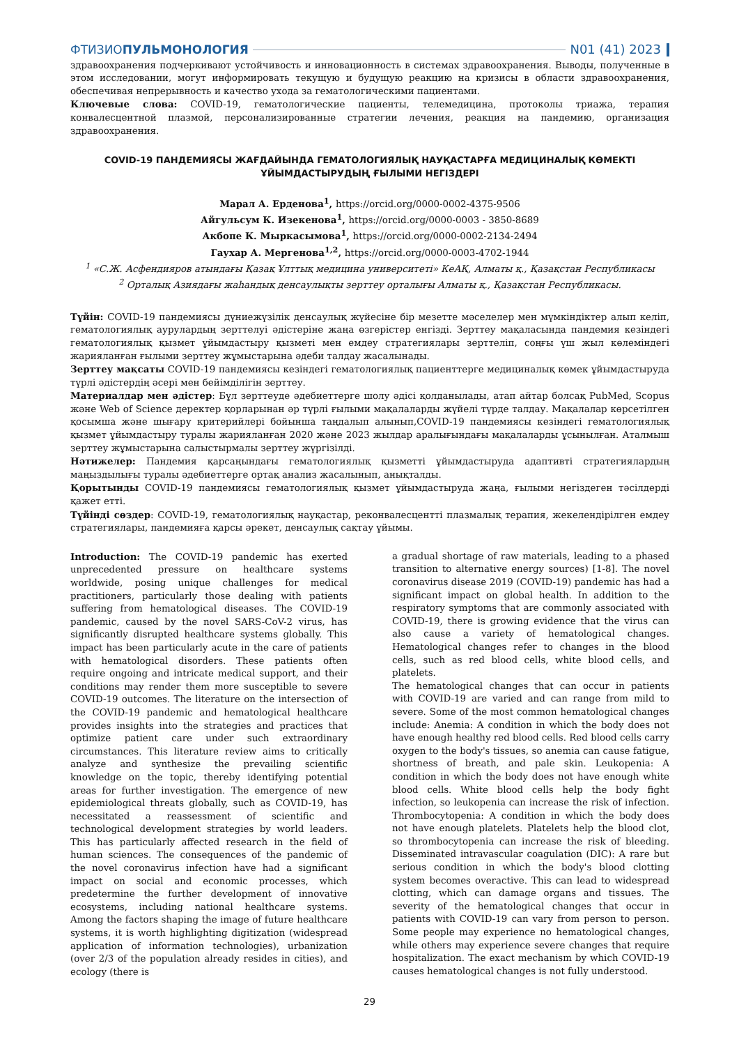ФТИЗИОПУЛЬМОНОЛОГИЯ N01 (41) 2023
здравоохранения подчеркивают устойчивость и инновационность в системах здравоохранения. Выводы, полученные в этом исследовании, могут информировать текущую и будущую реакцию на кризисы в области здравоохранения, обеспечивая непрерывность и качество ухода за гематологическими пациентами.
Ключевые слова: COVID-19, гематологические пациенты, телемедицина, протоколы триажа, терапия конвалесцентной плазмой, персонализированные стратегии лечения, реакция на пандемию, организация здравоохранения.
COVID-19 ПАНДЕМИЯСЫ ЖАҒДАЙЫНДА ГЕМАТОЛОГИЯЛЫҚ НАУҚАСТАРҒА МЕДИЦИНАЛЫҚ КӨМЕКТІ
ҰЙЫМДАСТЫРУДЫҢ ҒЫЛЫМИ НЕГІЗДЕРІ
Марал А. Ерденова<sup>1</sup>, https://orcid.org/0000-0002-4375-9506
Айгульсум К. Изекенова<sup>1</sup>, https://orcid.org/0000-0003 - 3850-8689
Акбопе К. Мыркасымова<sup>1</sup>, https://orcid.org/0000-0002-2134-2494
Гаухар А. Мергенова<sup>1,2</sup>, https://orcid.org/0000-0003-4702-1944
<sup>1</sup> «С.Ж. Асфендияров атындағы Қазақ Ұлттық медицина университеті» КеАҚ, Алматы қ., Қазақстан Республикасы
<sup>2</sup> Орталық Азиядағы жаһандық денсаулықты зерттеу орталығы Алматы қ., Қазақстан Республикасы.
Түйін: COVID-19 пандемиясы дүниежүзілік денсаулық жүйесіне бір мезетте мәселелер мен мүмкіндіктер алып келіп, гематологиялық аурулардың зерттелуі әдістеріне жаңа өзгерістер енгізді. Зерттеу мақаласында пандемия кезіндегі гематологиялық қызмет ұйымдастыру қызметі мен емдеу стратегиялары зерттеліп, соңғы үш жыл көлеміндегі жарияланған ғылыми зерттеу жұмыстарына әдеби талдау жасалынады.
Зерттеу мақсаты COVID-19 пандемиясы кезіндегі гематологиялық пациенттерге медициналық көмек ұйымдастыруда түрлі әдістердің әсері мен бейімділігін зерттеу.
Материалдар мен әдістер: Бұл зерттеуде әдебиеттерге шолу әдісі қолданылады, атап айтар болсақ PubMed, Scopus және Web of Science деректер қорларынан әр түрлі ғылыми мақалаларды жүйелі түрде талдау. Мақалалар көрсетілген қосымша және шығару критерийлері бойынша таңдалып алынып,COVID-19 пандемиясы кезіндегі гематологиялық қызмет ұйымдастыру туралы жарияланған 2020 және 2023 жылдар аралығындағы мақалаларды ұсынылған. Аталмыш зерттеу жұмыстарына салыстырмалы зерттеу жүргізілді.
Нәтижелер: Пандемия қарсаңындағы гематологиялық қызметті ұйымдастыруда адаптивті стратегиялардың маңыздылығы туралы әдебиеттерге ортақ анализ жасалынып, анықталды.
Қорытынды COVID-19 пандемиясы гематологиялық қызмет ұйымдастыруда жаңа, ғылыми негіздеген тәсілдерді қажет етті.
Түйінді сөздер: COVID-19, гематологиялық науқастар, реконвалесцентті плазмалық терапия, жекелендірілген емдеу стратегиялары, пандемияға қарсы әрекет, денсаулық сақтау ұйымы.
Introduction: The COVID-19 pandemic has exerted unprecedented pressure on healthcare systems worldwide, posing unique challenges for medical practitioners, particularly those dealing with patients suffering from hematological diseases. The COVID-19 pandemic, caused by the novel SARS-CoV-2 virus, has significantly disrupted healthcare systems globally. This impact has been particularly acute in the care of patients with hematological disorders. These patients often require ongoing and intricate medical support, and their conditions may render them more susceptible to severe COVID-19 outcomes. The literature on the intersection of the COVID-19 pandemic and hematological healthcare provides insights into the strategies and practices that optimize patient care under such extraordinary circumstances. This literature review aims to critically analyze and synthesize the prevailing scientific knowledge on the topic, thereby identifying potential areas for further investigation. The emergence of new epidemiological threats globally, such as COVID-19, has necessitated a reassessment of scientific and technological development strategies by world leaders. This has particularly affected research in the field of human sciences. The consequences of the pandemic of the novel coronavirus infection have had a significant impact on social and economic processes, which predetermine the further development of innovative ecosystems, including national healthcare systems. Among the factors shaping the image of future healthcare systems, it is worth highlighting digitization (widespread application of information technologies), urbanization (over 2/3 of the population already resides in cities), and ecology (there is
a gradual shortage of raw materials, leading to a phased transition to alternative energy sources) [1-8]. The novel coronavirus disease 2019 (COVID-19) pandemic has had a significant impact on global health. In addition to the respiratory symptoms that are commonly associated with COVID-19, there is growing evidence that the virus can also cause a variety of hematological changes. Hematological changes refer to changes in the blood cells, such as red blood cells, white blood cells, and platelets.
The hematological changes that can occur in patients with COVID-19 are varied and can range from mild to severe. Some of the most common hematological changes include: Anemia: A condition in which the body does not have enough healthy red blood cells. Red blood cells carry oxygen to the body's tissues, so anemia can cause fatigue, shortness of breath, and pale skin. Leukopenia: A condition in which the body does not have enough white blood cells. White blood cells help the body fight infection, so leukopenia can increase the risk of infection. Thrombocytopenia: A condition in which the body does not have enough platelets. Platelets help the blood clot, so thrombocytopenia can increase the risk of bleeding. Disseminated intravascular coagulation (DIC): A rare but serious condition in which the body's blood clotting system becomes overactive. This can lead to widespread clotting, which can damage organs and tissues. The severity of the hematological changes that occur in patients with COVID-19 can vary from person to person. Some people may experience no hematological changes, while others may experience severe changes that require hospitalization. The exact mechanism by which COVID-19 causes hematological changes is not fully understood.
29